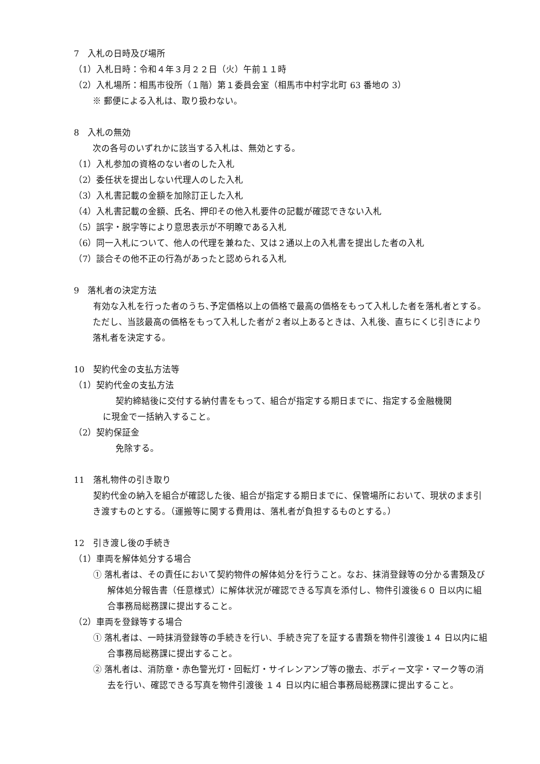7　入札の日時及び場所
（1）入札日時：令和４年３月２２日（火）午前１１時
（2）入札場所：相馬市役所（１階）第１委員会室（相馬市中村字北町 63 番地の 3）
※ 郵便による入札は、取り扱わない。
8　入札の無効
次の各号のいずれかに該当する入札は、無効とする。
（1）入札参加の資格のない者のした入札
（2）委任状を提出しない代理人のした入札
（3）入札書記載の金額を加除訂正した入札
（4）入札書記載の金額、氏名、押印その他入札要件の記載が確認できない入札
（5）誤字・脱字等により意思表示が不明瞭である入札
（6）同一入札について、他人の代理を兼ねた、又は２通以上の入札書を提出した者の入札
（7）談合その他不正の行為があったと認められる入札
9　落札者の決定方法
　有効な入札を行った者のうち､予定価格以上の価格で最高の価格をもって入札した者を落札者とする。ただし、当該最高の価格をもって入札した者が２者以上あるときは、入札後、直ちにくじ引きにより落札者を決定する。
10　契約代金の支払方法等
（1）契約代金の支払方法
契約締結後に交付する納付書をもって、組合が指定する期日までに、指定する金融機関
に現金で一括納入すること。
（2）契約保証金
免除する。
11　落札物件の引き取り
　契約代金の納入を組合が確認した後、組合が指定する期日までに、保管場所において、現状のまま引き渡すものとする。（運搬等に関する費用は、落札者が負担するものとする。）
12　引き渡し後の手続き
（1）車両を解体処分する場合
① 落札者は、その責任において契約物件の解体処分を行うこと。なお、抹消登録等の分かる書類及び解体処分報告書（任意様式）に解体状況が確認できる写真を添付し、物件引渡後６０ 日以内に組合事務局総務課に提出すること。
（2）車両を登録等する場合
① 落札者は、一時抹消登録等の手続きを行い、手続き完了を証する書類を物件引渡後１４ 日以内に組合事務局総務課に提出すること。
② 落札者は、消防章・赤色警光灯・回転灯・サイレンアンプ等の撤去、ボディー文字・マーク等の消去を行い、確認できる写真を物件引渡後 １４ 日以内に組合事務局総務課に提出すること。